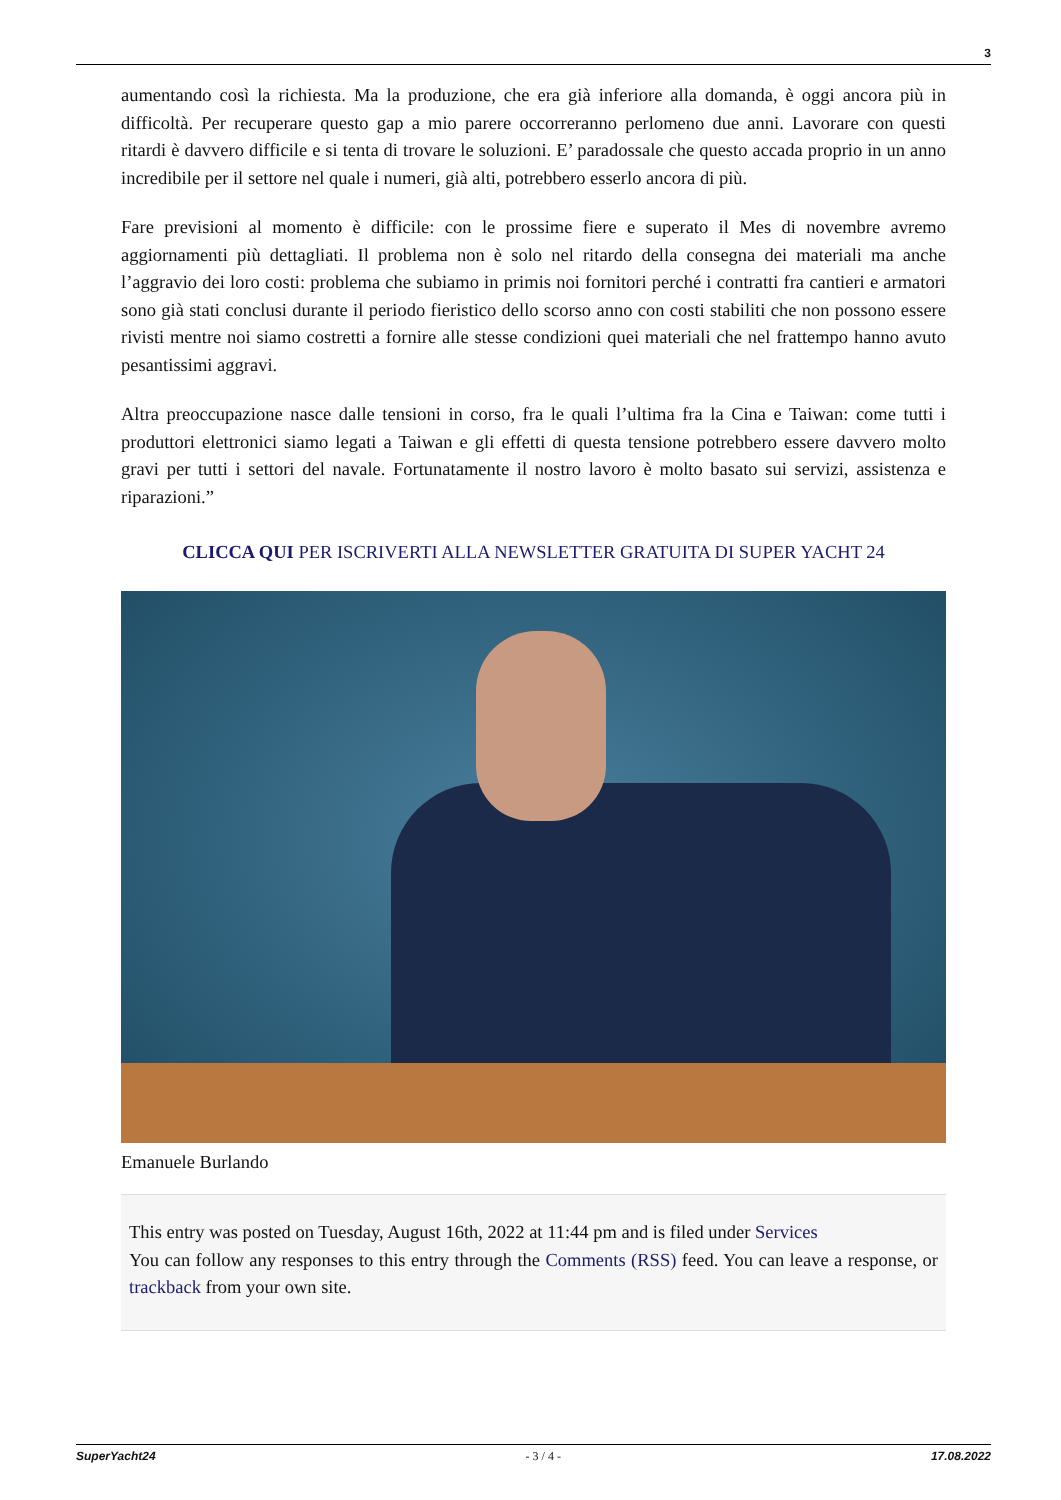3
aumentando così la richiesta. Ma la produzione, che era già inferiore alla domanda, è oggi ancora più in difficoltà. Per recuperare questo gap a mio parere occorreranno perlomeno due anni. Lavorare con questi ritardi è davvero difficile e si tenta di trovare le soluzioni. E’ paradossale che questo accada proprio in un anno incredibile per il settore nel quale i numeri, già alti, potrebbero esserlo ancora di più.
Fare previsioni al momento è difficile: con le prossime fiere e superato il Mes di novembre avremo aggiornamenti più dettagliati. Il problema non è solo nel ritardo della consegna dei materiali ma anche l’aggravio dei loro costi: problema che subiamo in primis noi fornitori perché i contratti fra cantieri e armatori sono già stati conclusi durante il periodo fieristico dello scorso anno con costi stabiliti che non possono essere rivisti mentre noi siamo costretti a fornire alle stesse condizioni quei materiali che nel frattempo hanno avuto pesantissimi aggravi.
Altra preoccupazione nasce dalle tensioni in corso, fra le quali l’ultima fra la Cina e Taiwan: come tutti i produttori elettronici siamo legati a Taiwan e gli effetti di questa tensione potrebbero essere davvero molto gravi per tutti i settori del navale. Fortunatamente il nostro lavoro è molto basato sui servizi, assistenza e riparazioni.”
CLICCA QUI PER ISCRIVERTI ALLA NEWSLETTER GRATUITA DI SUPER YACHT 24
Emanuele Burlando
This entry was posted on Tuesday, August 16th, 2022 at 11:44 pm and is filed under Services
You can follow any responses to this entry through the Comments (RSS) feed. You can leave a response, or trackback from your own site.
SuperYacht24 - 3 / 4 - 17.08.2022